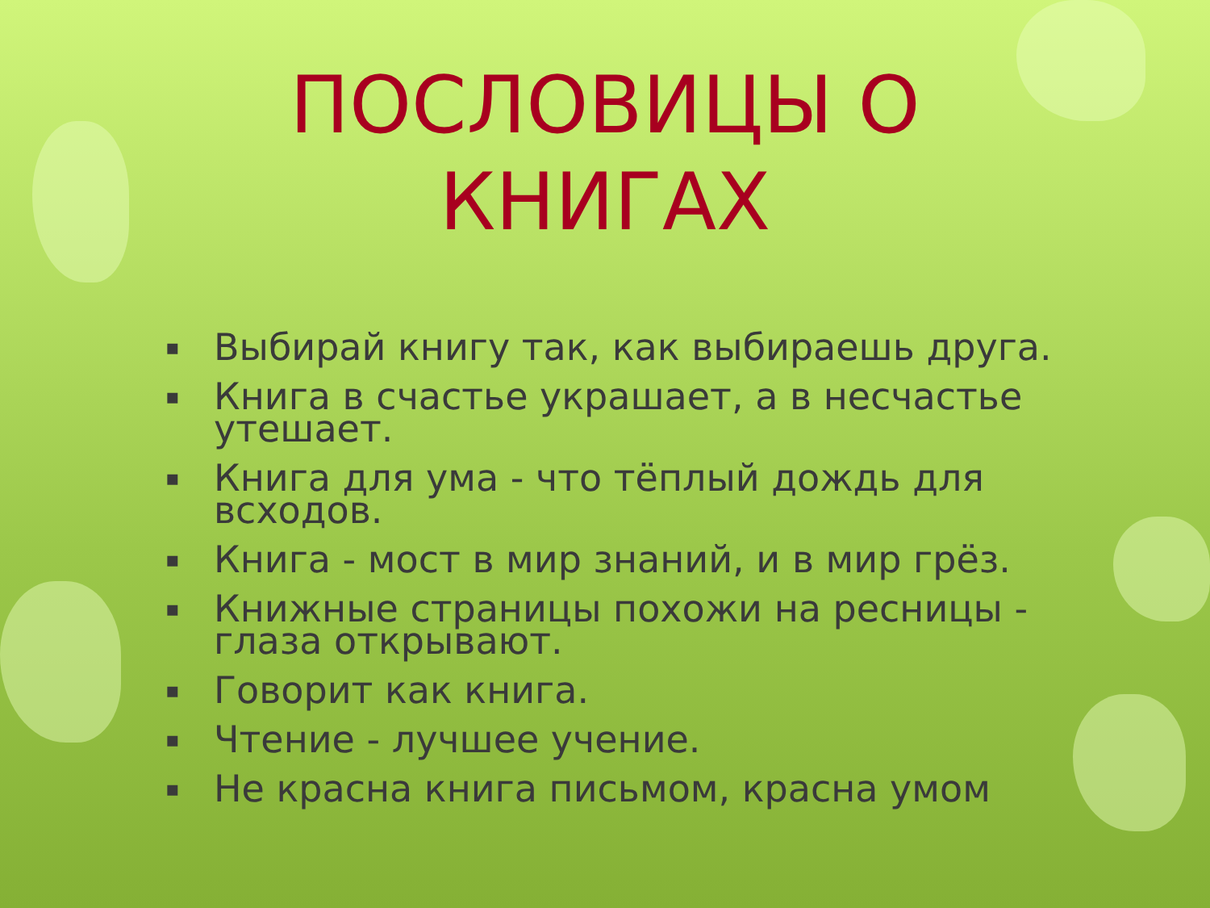ПОСЛОВИЦЫ О
КНИГАХ
▪ Выбирай книгу так, как выбираешь друга.
▪ Книга в счастье украшает, а в несчастье утешает.
▪ Книга для ума - что тёплый дождь для всходов.
▪ Книга - мост в мир знаний, и в мир грёз.
▪ Книжные страницы похожи на ресницы - глаза открывают.
▪ Говорит как книга.
▪ Чтение - лучшее учение.
▪ Не красна книга письмом, красна умом